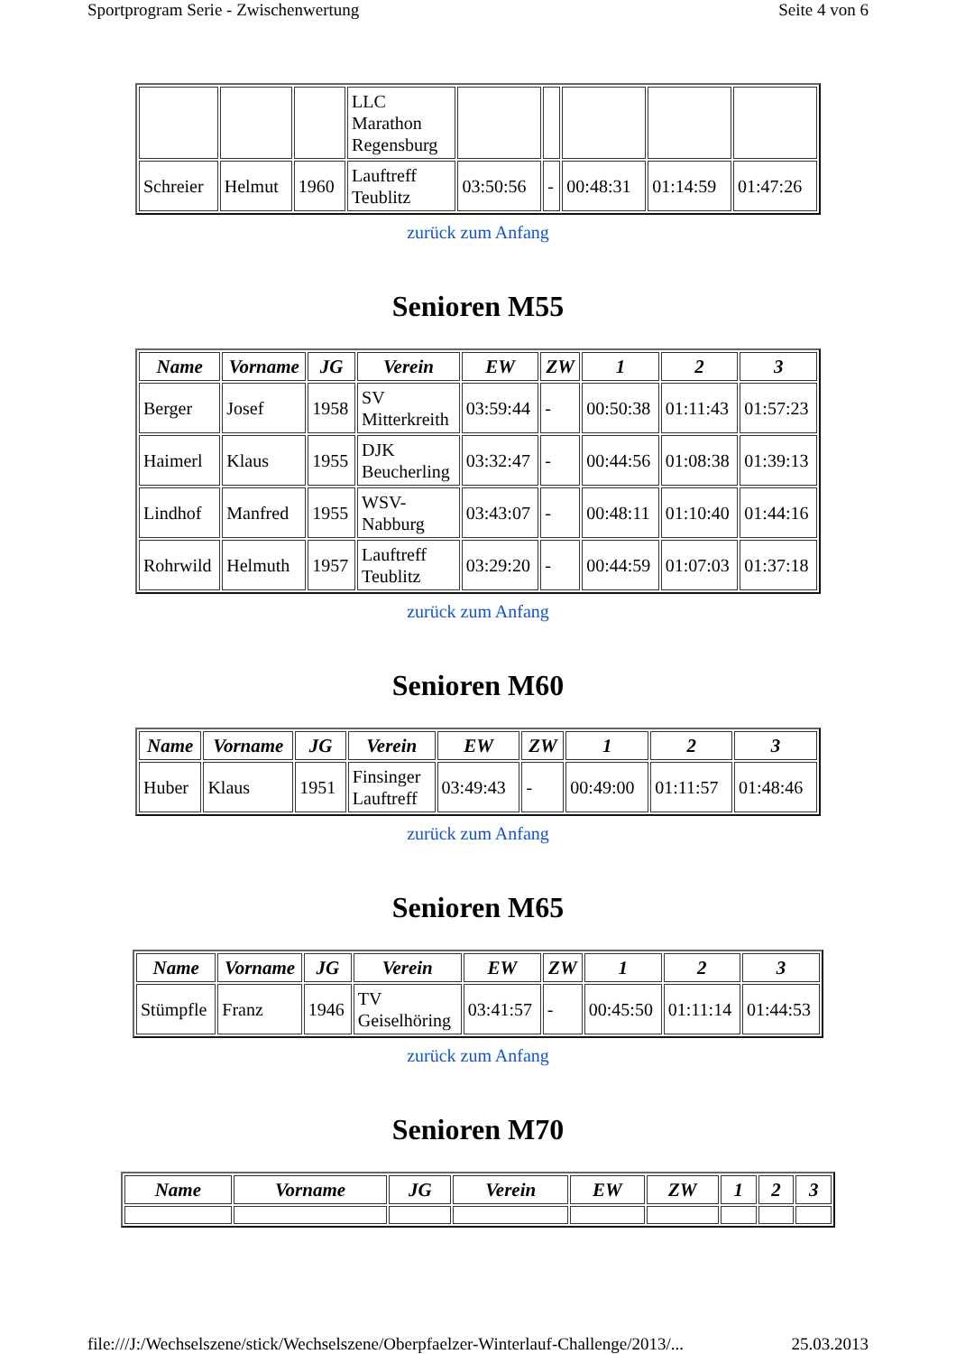Sportprogram Serie - Zwischenwertung Seite 4 von 6
| | | | LLC Marathon Regensburg | | | | | |
| Schreier | Helmut | 1960 | Lauftreff Teublitz | 03:50:56 | - | 00:48:31 | 01:14:59 | 01:47:26 |
zurück zum Anfang
Senioren M55
| Name | Vorname | JG | Verein | EW | ZW | 1 | 2 | 3 |
| --- | --- | --- | --- | --- | --- | --- | --- | --- |
| Berger | Josef | 1958 | SV Mitterkreith | 03:59:44 | - | 00:50:38 | 01:11:43 | 01:57:23 |
| Haimerl | Klaus | 1955 | DJK Beucherling | 03:32:47 | - | 00:44:56 | 01:08:38 | 01:39:13 |
| Lindhof | Manfred | 1955 | WSV- Nabburg | 03:43:07 | - | 00:48:11 | 01:10:40 | 01:44:16 |
| Rohrwild | Helmuth | 1957 | Lauftreff Teublitz | 03:29:20 | - | 00:44:59 | 01:07:03 | 01:37:18 |
zurück zum Anfang
Senioren M60
| Name | Vorname | JG | Verein | EW | ZW | 1 | 2 | 3 |
| --- | --- | --- | --- | --- | --- | --- | --- | --- |
| Huber | Klaus | 1951 | Finsinger Lauftreff | 03:49:43 | - | 00:49:00 | 01:11:57 | 01:48:46 |
zurück zum Anfang
Senioren M65
| Name | Vorname | JG | Verein | EW | ZW | 1 | 2 | 3 |
| --- | --- | --- | --- | --- | --- | --- | --- | --- |
| Stümpfle | Franz | 1946 | TV Geiselhöring | 03:41:57 | - | 00:45:50 | 01:11:14 | 01:44:53 |
zurück zum Anfang
Senioren M70
| Name | Vorname | JG | Verein | EW | ZW | 1 | 2 | 3 |
| --- | --- | --- | --- | --- | --- | --- | --- | --- |
file:///J:/Wechselszene/stick/Wechselszene/Oberpfaelzer-Winterlauf-Challenge/2013/... 25.03.2013